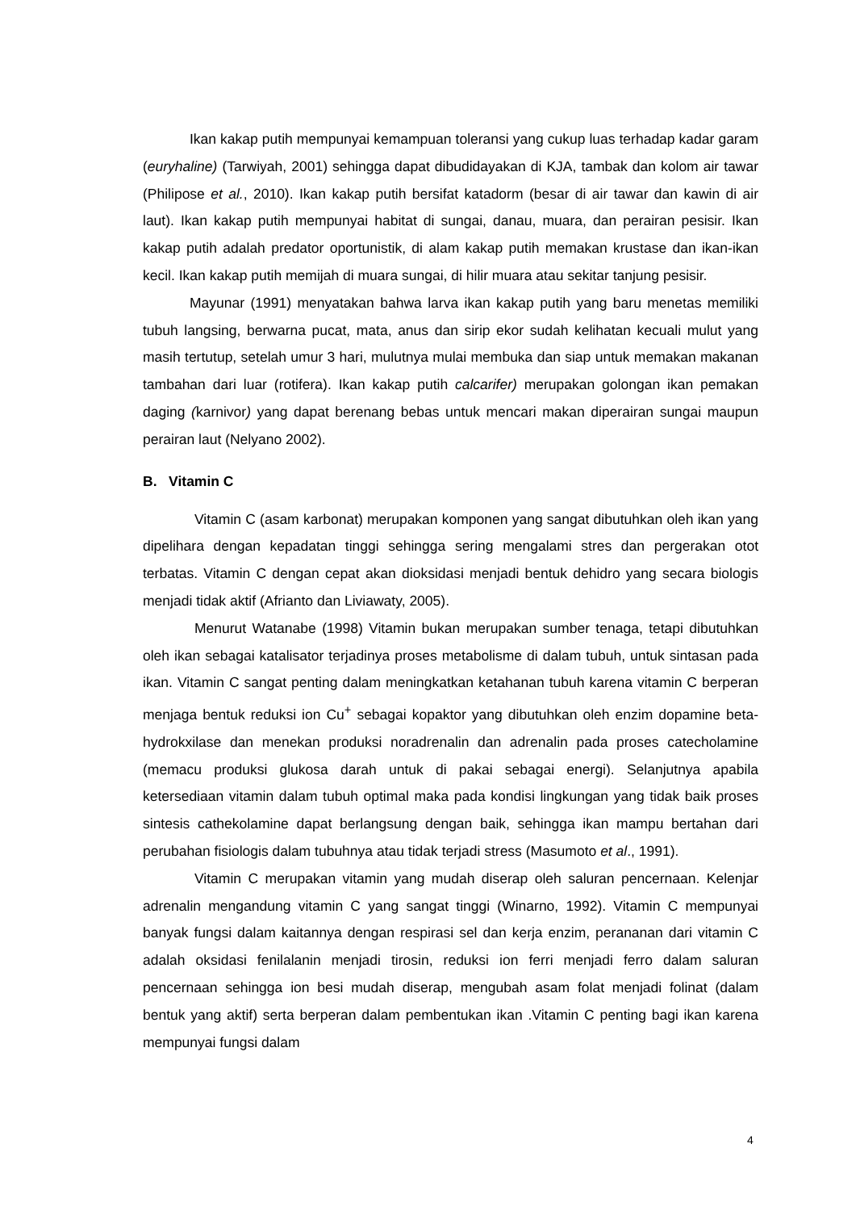Ikan kakap putih mempunyai kemampuan toleransi yang cukup luas terhadap kadar garam (euryhaline) (Tarwiyah, 2001) sehingga dapat dibudidayakan di KJA, tambak dan kolom air tawar (Philipose et al., 2010). Ikan kakap putih bersifat katadorm (besar di air tawar dan kawin di air laut). Ikan kakap putih mempunyai habitat di sungai, danau, muara, dan perairan pesisir. Ikan kakap putih adalah predator oportunistik, di alam kakap putih memakan krustase dan ikan-ikan kecil. Ikan kakap putih memijah di muara sungai, di hilir muara atau sekitar tanjung pesisir.
Mayunar (1991) menyatakan bahwa larva ikan kakap putih yang baru menetas memiliki tubuh langsing, berwarna pucat, mata, anus dan sirip ekor sudah kelihatan kecuali mulut yang masih tertutup, setelah umur 3 hari, mulutnya mulai membuka dan siap untuk memakan makanan tambahan dari luar (rotifera). Ikan kakap putih calcarifer) merupakan golongan ikan pemakan daging (karnivor) yang dapat berenang bebas untuk mencari makan diperairan sungai maupun perairan laut (Nelyano 2002).
B. Vitamin C
Vitamin C (asam karbonat) merupakan komponen yang sangat dibutuhkan oleh ikan yang dipelihara dengan kepadatan tinggi sehingga sering mengalami stres dan pergerakan otot terbatas. Vitamin C dengan cepat akan dioksidasi menjadi bentuk dehidro yang secara biologis menjadi tidak aktif (Afrianto dan Liviawaty, 2005).
Menurut Watanabe (1998) Vitamin bukan merupakan sumber tenaga, tetapi dibutuhkan oleh ikan sebagai katalisator terjadinya proses metabolisme di dalam tubuh, untuk sintasan pada ikan. Vitamin C sangat penting dalam meningkatkan ketahanan tubuh karena vitamin C berperan menjaga bentuk reduksi ion Cu<sup>+</sup> sebagai kopaktor yang dibutuhkan oleh enzim dopamine beta-hydrokxilase dan menekan produksi noradrenalin dan adrenalin pada proses catecholamine (memacu produksi glukosa darah untuk di pakai sebagai energi). Selanjutnya apabila ketersediaan vitamin dalam tubuh optimal maka pada kondisi lingkungan yang tidak baik proses sintesis cathekolamine dapat berlangsung dengan baik, sehingga ikan mampu bertahan dari perubahan fisiologis dalam tubuhnya atau tidak terjadi stress (Masumoto et al., 1991).
Vitamin C merupakan vitamin yang mudah diserap oleh saluran pencernaan. Kelenjar adrenalin mengandung vitamin C yang sangat tinggi (Winarno, 1992). Vitamin C mempunyai banyak fungsi dalam kaitannya dengan respirasi sel dan kerja enzim, perananan dari vitamin C adalah oksidasi fenilalanin menjadi tirosin, reduksi ion ferri menjadi ferro dalam saluran pencernaan sehingga ion besi mudah diserap, mengubah asam folat menjadi folinat (dalam bentuk yang aktif) serta berperan dalam pembentukan ikan .Vitamin C penting bagi ikan karena mempunyai fungsi dalam
4